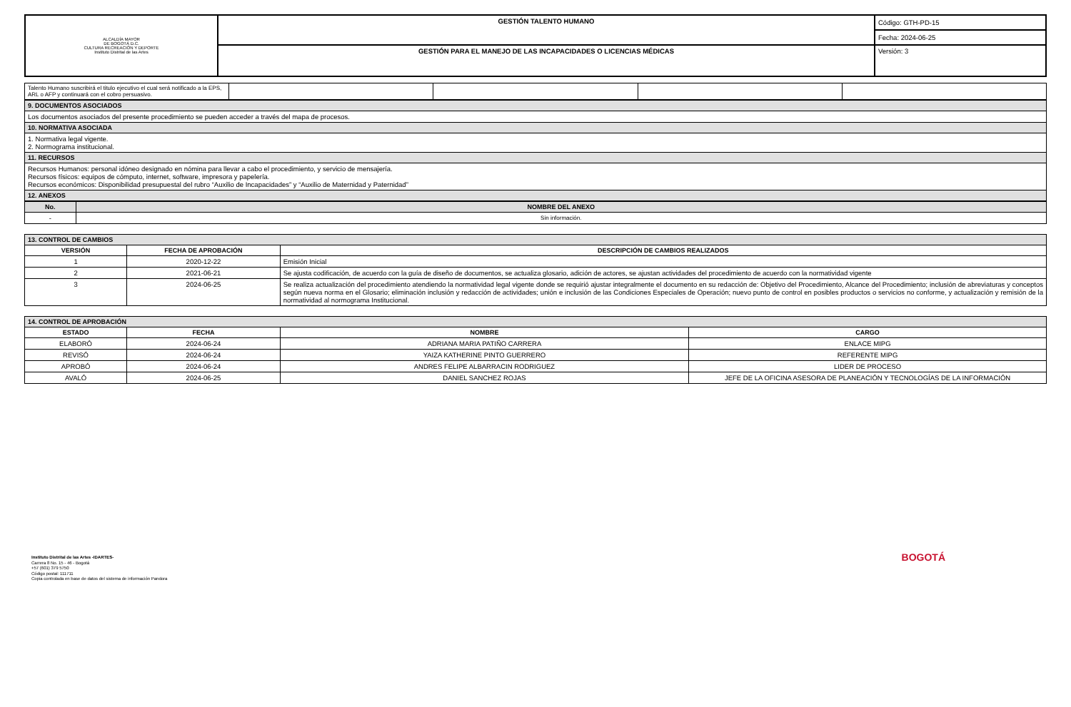| ALCALDÍA MAYOR DE BOGOTÁ D.C. CULTURA RECREACIÓN Y DEPORTE Instituto Distrital de las Artes | GESTIÓN TALENTO HUMANO | Código: GTH-PD-15 |
| | | Fecha: 2024-06-25 |
| | GESTIÓN PARA EL MANEJO DE LAS INCAPACIDADES O LICENCIAS MÉDICAS | Versión: 3 |
| Talento Humano suscribirá el titulo ejecutivo el cual será notificado a la EPS, ARL o AFP y continuará con el cobro persuasivo. | | | | |
| 9. DOCUMENTOS ASOCIADOS |
| Los documentos asociados del presente procedimiento se pueden acceder a través del mapa de procesos. |
| 10. NORMATIVA ASOCIADA |
| 1. Normativa legal vigente. 2. Normograma institucional. |
| 11. RECURSOS |
| Recursos Humanos: personal idóneo designado en nómina para llevar a cabo el procedimiento, y servicio de mensajería. Recursos físicos: equipos de cómputo, internet, software, impresora y papelería. Recursos económicos: Disponibilidad presupuestal del rubro “Auxilio de Incapacidades” y “Auxilio de Maternidad y Paternidad” |
| 12. ANEXOS |
| No. | NOMBRE DEL ANEXO |
| --- | --- |
| - | Sin información. |
| 13. CONTROL DE CAMBIOS | | |
| VERSIÓN | FECHA DE APROBACIÓN | DESCRIPCIÓN DE CAMBIOS REALIZADOS |
| 1 | 2020-12-22 | Emisión Inicial |
| 2 | 2021-06-21 | Se ajusta codificación, de acuerdo con la guía de diseño de documentos, se actualiza glosario, adición de actores, se ajustan actividades del procedimiento de acuerdo con la normatividad vigente |
| 3 | 2024-06-25 | Se realiza actualización del procedimiento atendiendo la normatividad legal vigente donde se requirió ajustar integralmente el documento en su redacción de: Objetivo del Procedimiento, Alcance del Procedimiento; inclusión de abreviaturas y conceptos según nueva norma en el Glosario; eliminación inclusión y redacción de actividades; unión e inclusión de las Condiciones Especiales de Operación; nuevo punto de control en posibles productos o servicios no conforme, y actualización y remisión de la normatividad al normograma Institucional. |
| 14. CONTROL DE APROBACIÓN | | | |
| ESTADO | FECHA | NOMBRE | CARGO |
| ELABORÓ | 2024-06-24 | ADRIANA MARIA PATIÑO CARRERA | ENLACE MIPG |
| REVISÓ | 2024-06-24 | YAIZA KATHERINE PINTO GUERRERO | REFERENTE MIPG |
| APROBÓ | 2024-06-24 | ANDRES FELIPE ALBARRACIN RODRIGUEZ | LIDER DE PROCESO |
| AVALÓ | 2024-06-25 | DANIEL SANCHEZ ROJAS | JEFE DE LA OFICINA ASESORA DE PLANEACIÓN Y TECNOLOGÍAS DE LA INFORMACIÓN |
Instituto Distrital de las Artes -IDARTES-
Carrera 8 No. 15 - 46 - Bogotá
+57 (601) 379 5750
Código postal: 111711
Copia controlada en base de datos del sistema de información Pandora
BOGOTÁ